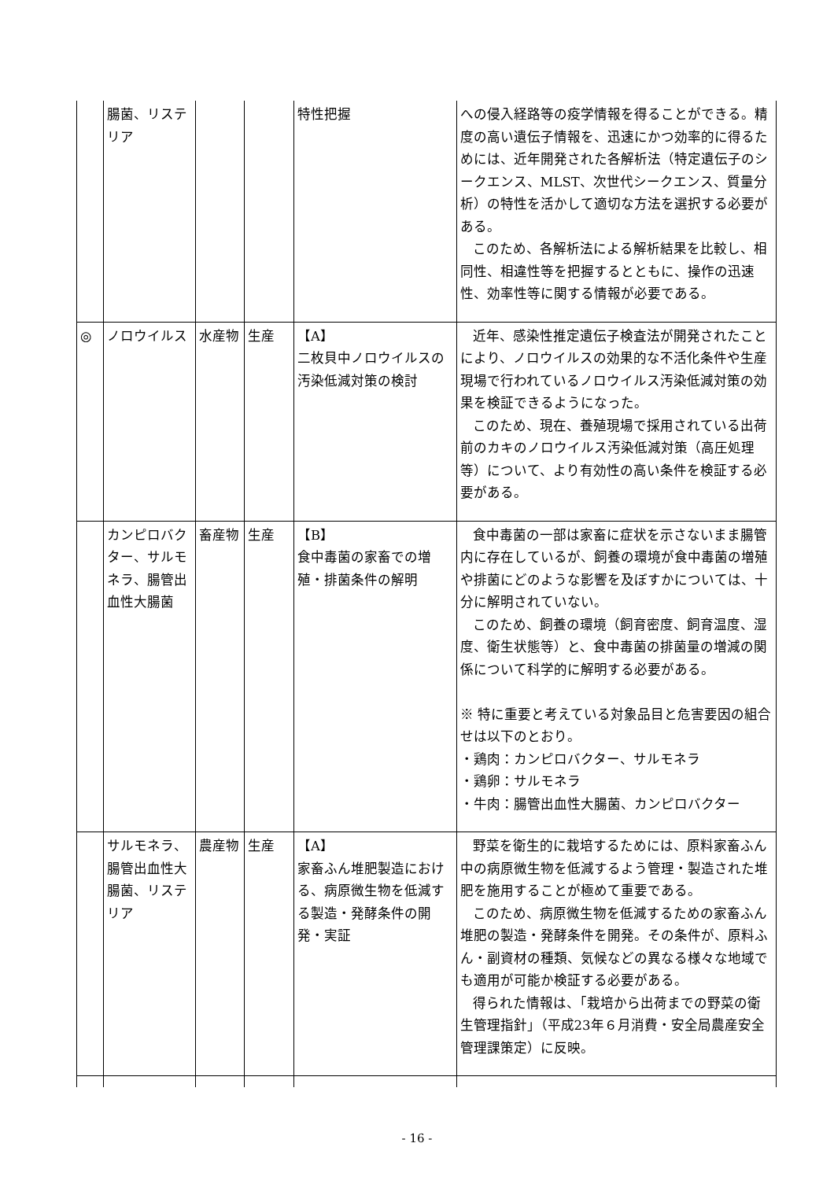| | 腸菌、リステリア | | | 特性把握 | への侵入経路等の疫学情報を得ることができる。精度の高い遺伝子情報を、迅速にかつ効率的に得るためには、近年開発された各解析法（特定遺伝子のシークエンス、MLST、次世代シークエンス、質量分析）の特性を活かして適切な方法を選択する必要がある。 このため、各解析法による解析結果を比較し、相同性、相違性等を把握するとともに、操作の迅速性、効率性等に関する情報が必要である。 |
| ◎ | ノロウイルス | 水産物 | 生産 | 【A】 二枚貝中ノロウイルスの汚染低減対策の検討 | 近年、感染性推定遺伝子検査法が開発されたことにより、ノロウイルスの効果的な不活化条件や生産現場で行われているノロウイルス汚染低減対策の効果を検証できるようになった。 このため、現在、養殖現場で採用されている出荷前のカキのノロウイルス汚染低減対策（高圧処理等）について、より有効性の高い条件を検証する必要がある。 |
| | カンピロバクター、サルモネラ、腸管出血性大腸菌 | 畜産物 | 生産 | 【B】 食中毒菌の家畜での増殖・排菌条件の解明 | 食中毒菌の一部は家畜に症状を示さないまま腸管内に存在しているが、飼養の環境が食中毒菌の増殖や排菌にどのような影響を及ぼすかについては、十分に解明されていない。 このため、飼養の環境（飼育密度、飼育温度、湿度、衛生状態等）と、食中毒菌の排菌量の増減の関係について科学的に解明する必要がある。 ※ 特に重要と考えている対象品目と危害要因の組合せは以下のとおり。 ・鶏肉：カンピロバクター、サルモネラ ・鶏卵：サルモネラ ・牛肉：腸管出血性大腸菌、カンピロバクター |
| | サルモネラ、腸管出血性大腸菌、リステリア | 農産物 | 生産 | 【A】 家畜ふん堆肥製造における、病原微生物を低減する製造・発酵条件の開発・実証 | 野菜を衛生的に栽培するためには、原料家畜ふん中の病原微生物を低減するよう管理・製造された堆肥を施用することが極めて重要である。 このため、病原微生物を低減するための家畜ふん堆肥の製造・発酵条件を開発。その条件が、原料ふん・副資材の種類、気候などの異なる様々な地域でも適用が可能か検証する必要がある。 得られた情報は、「栽培から出荷までの野菜の衛生管理指針」（平成23年６月消費・安全局農産安全管理課策定）に反映。 |
- 16 -